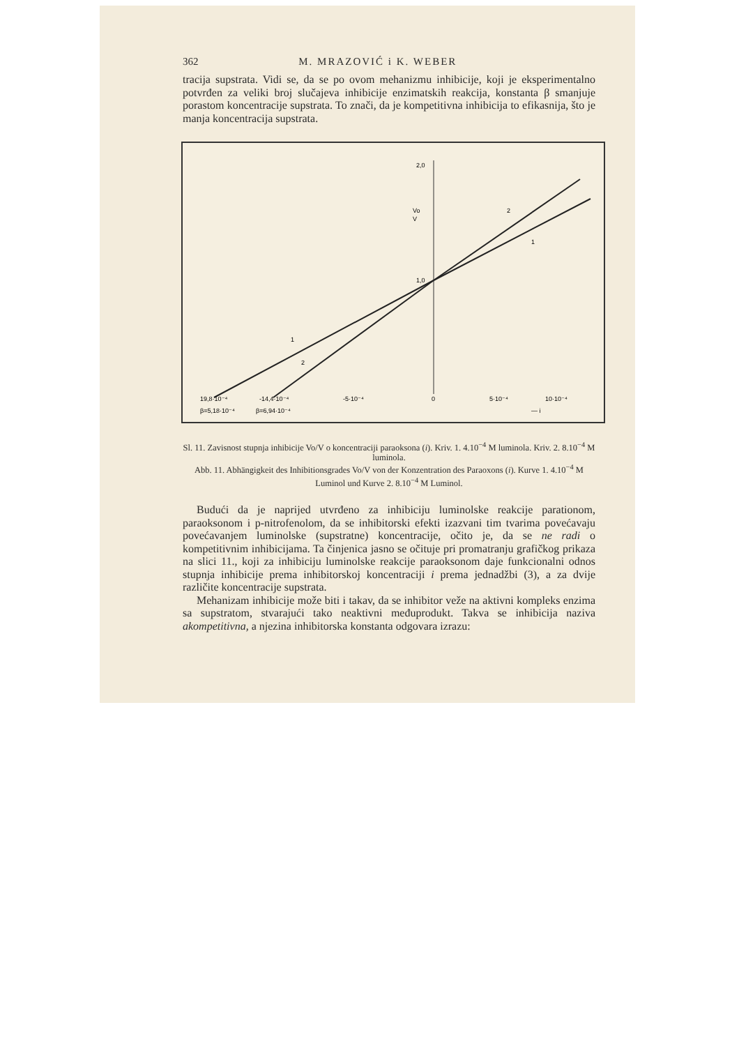362 M. MRAZOVIĆ i K. WEBER
tracija supstrata. Vidi se, da se po ovom mehanizmu inhibicije, koji je eksperimentalno potvrđen za veliki broj slučajeva inhibicije enzimatskih reakcija, konstanta β smanjuje porastom koncentracije supstrata. To znači, da je kompetitivna inhibicija to efikasnija, što je manja koncentracija supstrata.
2,0
1,0
Vo
V
2
1
1
2
19,8·10⁻⁴
-14,4·10⁻⁴
-5·10⁻⁴
0
5·10⁻⁴
10·10⁻⁴
β=5,18·10⁻⁴
β=6,94·10⁻⁴
— i
Sl. 11. Zavisnost stupnja inhibicije Vo/V o koncentraciji paraoksona (i). Kriv. 1. 4.10<sup>−4</sup> M luminola. Kriv. 2. 8.10<sup>−4</sup> M luminola.
Abb. 11. Abhängigkeit des Inhibitionsgrades Vo/V von der Konzentration des Paraoxons (i). Kurve 1. 4.10<sup>−4</sup> M Luminol und Kurve 2. 8.10<sup>−4</sup> M Luminol.
Budući da je naprijed utvrđeno za inhibiciju luminolske reakcije parationom, paraoksonom i p-nitrofenolom, da se inhibitorski efekti izazvani tim tvarima povećavaju povećavanjem luminolske (supstratne) koncentracije, očito je, da se ne radi o kompetitivnim inhibicijama. Ta činjenica jasno se očituje pri promatranju grafičkog prikaza na slici 11., koji za inhibiciju luminolske reakcije paraoksonom daje funkcionalni odnos stupnja inhibicije prema inhibitorskoj koncentraciji i prema jednadžbi (3), a za dvije različite koncentracije supstrata.
Mehanizam inhibicije može biti i takav, da se inhibitor veže na aktivni kompleks enzima sa supstratom, stvarajući tako neaktivni međuprodukt. Takva se inhibicija naziva akompetitivna, a njezina inhibitorska konstanta odgovara izrazu: